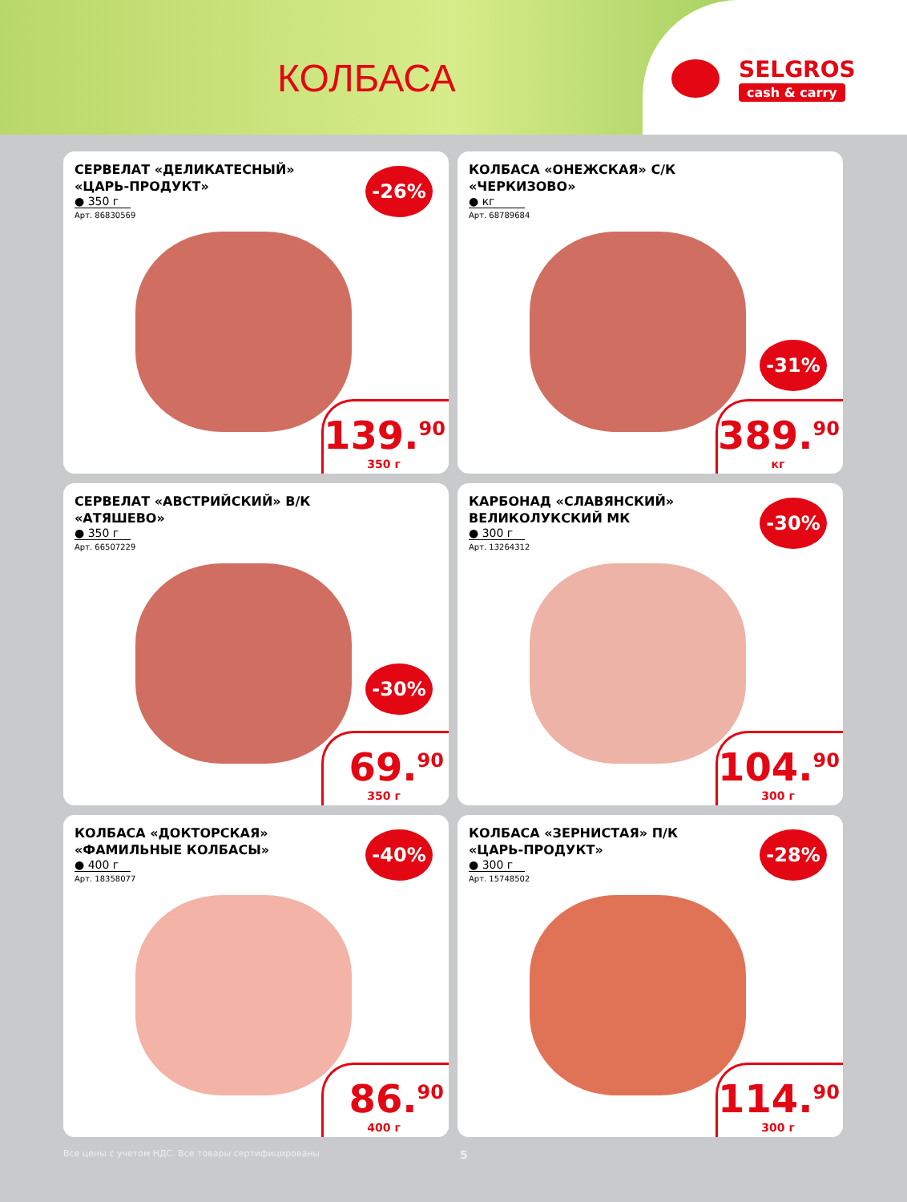КОЛБАСА
SELGROS
cash & carry
СЕРВЕЛАТ «ДЕЛИКАТЕСНЫЙ»
«ЦАРЬ-ПРОДУКТ»
● 350 г
Арт. 86830569
-26%
139.<sup>90</sup>
350 г
КОЛБАСА «ОНЕЖСКАЯ» С/К
«ЧЕРКИЗОВО»
● кг
Арт. 68789684
-31%
389.<sup>90</sup>
кг
СЕРВЕЛАТ «АВСТРИЙСКИЙ» В/К
«АТЯШЕВО»
● 350 г
Арт. 66507229
-30%
69.<sup>90</sup>
350 г
КАРБОНАД «СЛАВЯНСКИЙ»
ВЕЛИКОЛУКСКИЙ МК
● 300 г
Арт. 13264312
-30%
104.<sup>90</sup>
300 г
КОЛБАСА «ДОКТОРСКАЯ»
«ФАМИЛЬНЫЕ КОЛБАСЫ»
● 400 г
Арт. 18358077
-40%
86.<sup>90</sup>
400 г
КОЛБАСА «ЗЕРНИСТАЯ» П/К
«ЦАРЬ-ПРОДУКТ»
● 300 г
Арт. 15748502
-28%
114.<sup>90</sup>
300 г
Все цены с учетом НДС. Все товары сертифицированы 5